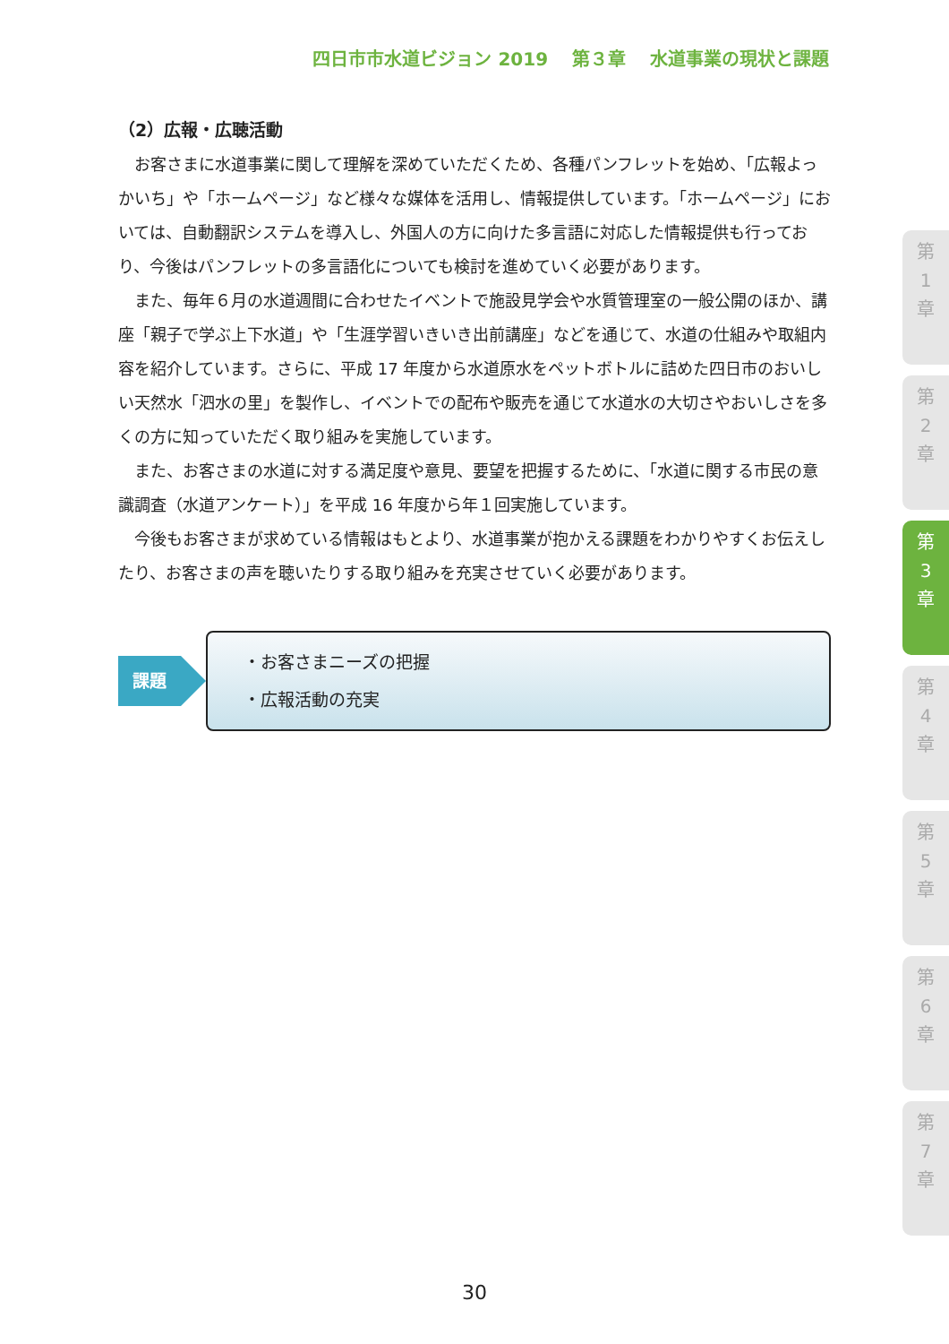四日市市水道ビジョン 2019　 第３章　 水道事業の現状と課題
（2）広報・広聴活動
お客さまに水道事業に関して理解を深めていただくため、各種パンフレットを始め、「広報よっかいち」や「ホームページ」など様々な媒体を活用し、情報提供しています。「ホームページ」においては、自動翻訳システムを導入し、外国人の方に向けた多言語に対応した情報提供も行っており、今後はパンフレットの多言語化についても検討を進めていく必要があります。
また、毎年６月の水道週間に合わせたイベントで施設見学会や水質管理室の一般公開のほか、講座「親子で学ぶ上下水道」や「生涯学習いきいき出前講座」などを通じて、水道の仕組みや取組内容を紹介しています。さらに、平成 17 年度から水道原水をペットボトルに詰めた四日市のおいしい天然水「泗水の里」を製作し、イベントでの配布や販売を通じて水道水の大切さやおいしさを多くの方に知っていただく取り組みを実施しています。
また、お客さまの水道に対する満足度や意見、要望を把握するために、「水道に関する市民の意識調査（水道アンケート）」を平成 16 年度から年１回実施しています。
今後もお客さまが求めている情報はもとより、水道事業が抱かえる課題をわかりやすくお伝えしたり、お客さまの声を聴いたりする取り組みを充実させていく必要があります。
課題
・お客さまニーズの把握
・広報活動の充実
第
1
章
第
2
章
第
3
章
第
4
章
第
5
章
第
6
章
第
7
章
30